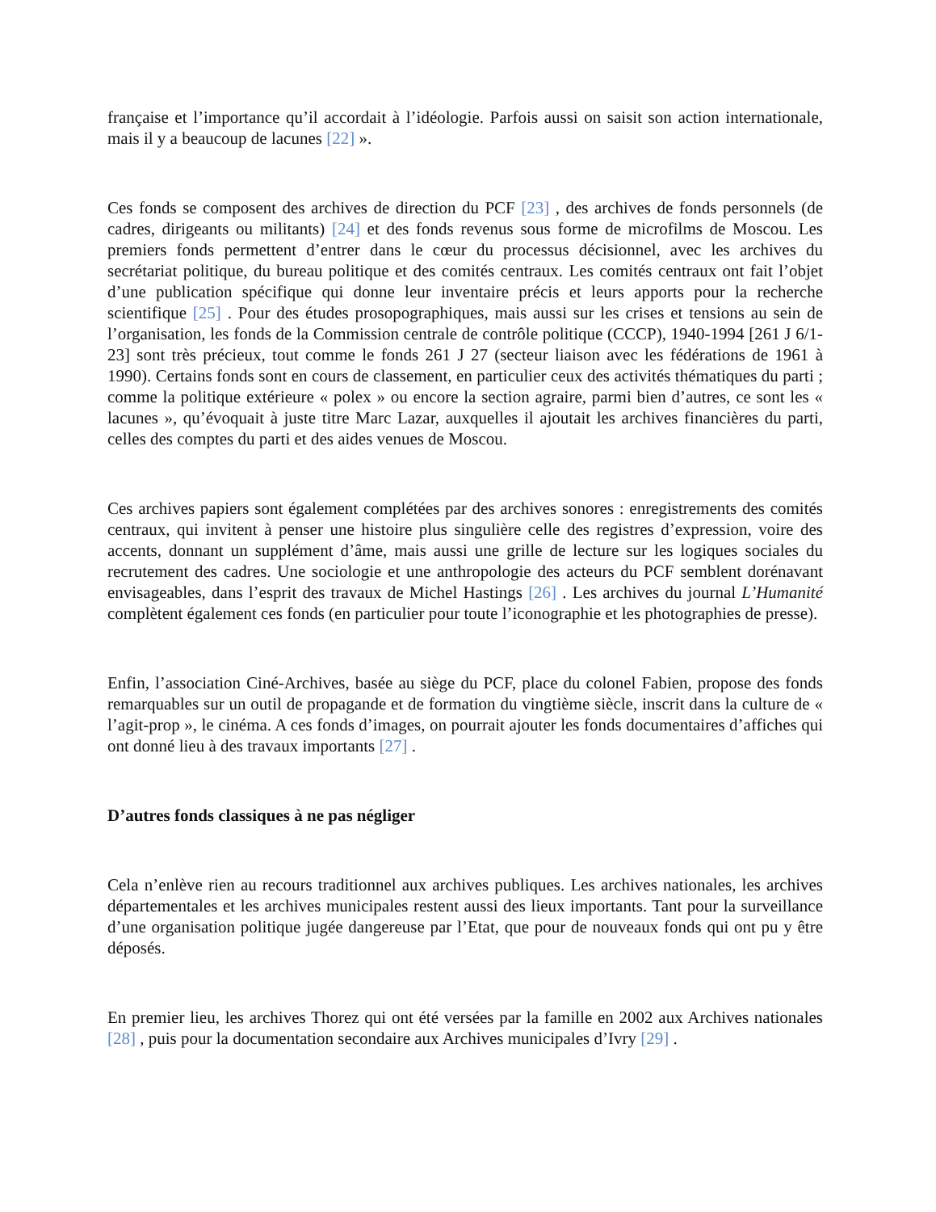française et l’importance qu’il accordait à l’idéologie. Parfois aussi on saisit son action internationale, mais il y a beaucoup de lacunes [22] ».
Ces fonds se composent des archives de direction du PCF [23] , des archives de fonds personnels (de cadres, dirigeants ou militants) [24] et des fonds revenus sous forme de microfilms de Moscou. Les premiers fonds permettent d’entrer dans le cœur du processus décisionnel, avec les archives du secrétariat politique, du bureau politique et des comités centraux. Les comités centraux ont fait l’objet d’une publication spécifique qui donne leur inventaire précis et leurs apports pour la recherche scientifique [25] . Pour des études prosopographiques, mais aussi sur les crises et tensions au sein de l’organisation, les fonds de la Commission centrale de contrôle politique (CCCP), 1940-1994 [261 J 6/1-23] sont très précieux, tout comme le fonds 261 J 27 (secteur liaison avec les fédérations de 1961 à 1990). Certains fonds sont en cours de classement, en particulier ceux des activités thématiques du parti ; comme la politique extérieure « polex » ou encore la section agraire, parmi bien d’autres, ce sont les « lacunes », qu’évoquait à juste titre Marc Lazar, auxquelles il ajoutait les archives financières du parti, celles des comptes du parti et des aides venues de Moscou.
Ces archives papiers sont également complétées par des archives sonores : enregistrements des comités centraux, qui invitent à penser une histoire plus singulière celle des registres d’expression, voire des accents, donnant un supplément d’âme, mais aussi une grille de lecture sur les logiques sociales du recrutement des cadres. Une sociologie et une anthropologie des acteurs du PCF semblent dorénavant envisageables, dans l’esprit des travaux de Michel Hastings [26] . Les archives du journal L’Humanité complètent également ces fonds (en particulier pour toute l’iconographie et les photographies de presse).
Enfin, l’association Ciné-Archives, basée au siège du PCF, place du colonel Fabien, propose des fonds remarquables sur un outil de propagande et de formation du vingtième siècle, inscrit dans la culture de « l’agit-prop », le cinéma. A ces fonds d’images, on pourrait ajouter les fonds documentaires d’affiches qui ont donné lieu à des travaux importants [27] .
D’autres fonds classiques à ne pas négliger
Cela n’enlève rien au recours traditionnel aux archives publiques. Les archives nationales, les archives départementales et les archives municipales restent aussi des lieux importants. Tant pour la surveillance d’une organisation politique jugée dangereuse par l’Etat, que pour de nouveaux fonds qui ont pu y être déposés.
En premier lieu, les archives Thorez qui ont été versées par la famille en 2002 aux Archives nationales [28] , puis pour la documentation secondaire aux Archives municipales d’Ivry [29] .